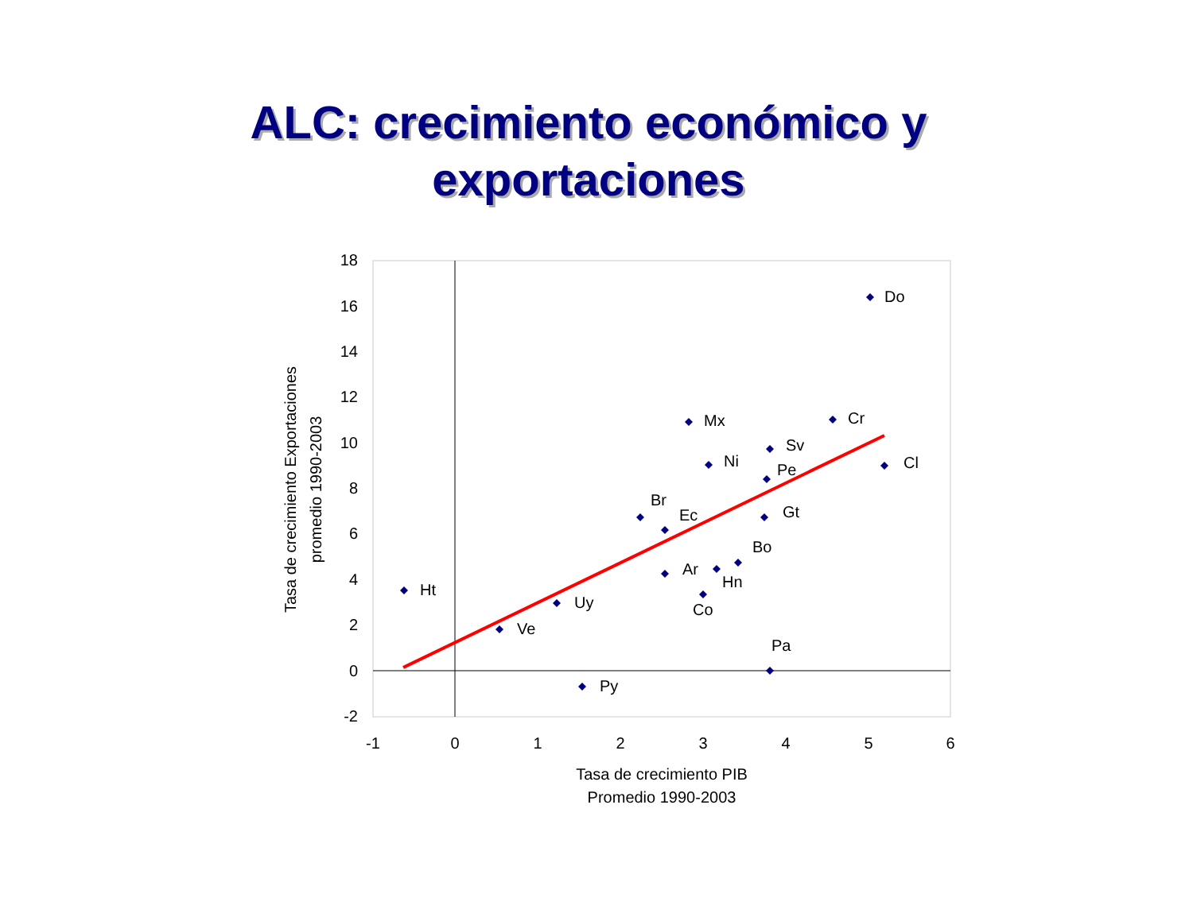ALC: crecimiento económico y
exportaciones
18
16
14
12
10
8
6
4
2
0
-2
-1
0
1
2
3
4
5
6
Tasa de crecimiento PIB
Promedio 1990-2003
Tasa de crecimiento Exportaciones
promedio 1990-2003
Do
Mx
Cr
Sv
Ni
Cl
Pe
Br
Ec
Gt
Bo
Ar
Hn
Co
Ht
Uy
Ve
Pa
Py